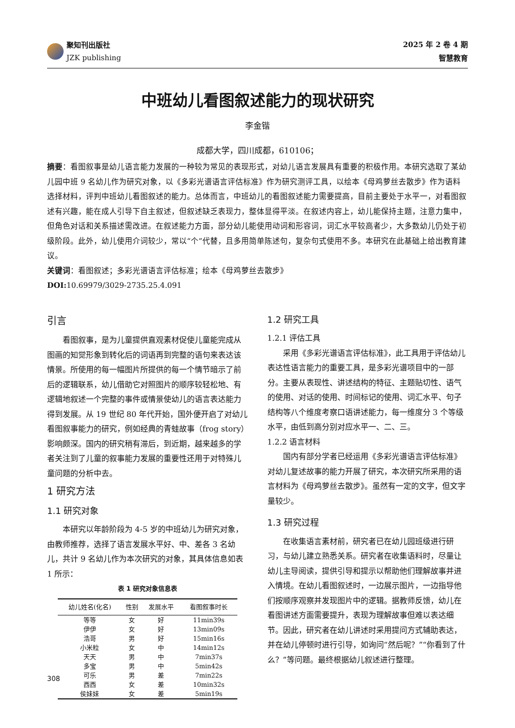聚知刊出版社
JZK publishing
2025 年 2 卷 4 期
智慧教育
中班幼儿看图叙述能力的现状研究
李金锴
成都大学，四川成都，610106；
摘要：看图叙事是幼儿语言能力发展的一种较为常见的表现形式，对幼儿语言发展具有重要的积极作用。本研究选取了某幼儿园中班 9 名幼儿作为研究对象，以《多彩光谱语言评估标准》作为研究测评工具，以绘本《母鸡萝丝去散步》作为语料选择材料，评判中班幼儿看图叙述的能力。总体而言，中班幼儿的看图叙述能力需要提高，目前主要处于水平一，对看图叙述有兴趣，能在成人引导下自主叙述，但叙述缺乏表现力，整体显得平淡。在叙述内容上，幼儿能保持主题，注意力集中，但角色对话和关系描述需改进。在叙述能力方面，部分幼儿能使用动词和形容词，词汇水平较高者少，大多数幼儿仍处于初级阶段。此外，幼儿使用介词较少，常以“个”代替，且多用简单陈述句，复杂句式使用不多。本研究在此基础上给出教育建议。
关键词：看图叙述；多彩光谱语言评估标准；绘本《母鸡萝丝去散步》
DOI: 10.69979/3029-2735.25.4.091
引言
看图叙事，是为儿童提供直观素材促使儿童能完成从图画的知觉形象到转化后的词语再到完整的语句来表达该情景。所使用的每一幅图片所提供的每一个情节暗示了前后的逻辑联系，幼儿借助它对照图片的顺序较轻松地、有逻辑地叙述一个完整的事件或情景使幼儿的语言表达能力得到发展。从 19 世纪 80 年代开始，国外便开启了对幼儿看图叙事能力的研究，例如经典的青蛙故事（frog story）影响颇深。国内的研究稍有滞后，到近期，越来越多的学者关注到了儿童的叙事能力发展的重要性还用于对特殊儿童问题的分析中去。
1 研究方法
1.1 研究对象
本研究以年龄阶段为 4-5 岁的中班幼儿为研究对象，由教师推荐，选择了语言发展水平好、中、差各 3 名幼儿，共计 9 名幼儿作为本次研究的对象，其具体信息如表 1 所示：
表 1 研究对象信息表
| 幼儿姓名(化名) | 性别 | 发展水平 | 看图叙事时长 |
| --- | --- | --- | --- |
| 等等 | 女 | 好 | 11min39s |
| 伊伊 | 女 | 好 | 13min09s |
| 浩哥 | 男 | 好 | 15min16s |
| 小米粒 | 女 | 中 | 14min12s |
| 天天 | 男 | 中 | 7min37s |
| 多宝 | 男 | 中 | 5min42s |
| 可乐 | 男 | 差 | 7min22s |
| 西西 | 女 | 差 | 10min32s |
| 侯妹妹 | 女 | 差 | 5min19s |
1.2 研究工具
1.2.1 评估工具
采用《多彩光谱语言评估标准》，此工具用于评估幼儿表达性语言能力的重要工具，是多彩光谱项目中的一部分。主要从表现性、讲述结构的特征、主题贴切性、语气的使用、对话的使用、时间标记的使用、词汇水平、句子结构等八个维度考察口语讲述能力，每一维度分 3 个等级水平，由低到高分别对应水平一、二、三。
1.2.2 语言材料
国内有部分学者已经运用《多彩光谱语言评估标准》对幼儿复述故事的能力开展了研究，本次研究所采用的语言材料为《母鸡萝丝去散步》。虽然有一定的文字，但文字量较少。
1.3 研究过程
在收集语言素材前，研究者已在幼儿园班级进行研习，与幼儿建立熟悉关系。研究者在收集语料时，尽量让幼儿主导阅读，提供引导和提示以帮助他们理解故事并进入情境。在幼儿看图叙述时，一边展示图片，一边指导他们按顺序观察并发现图片中的逻辑。据教师反馈，幼儿在看图讲述方面需要提升，表现为理解故事但难以表达细节。因此，研究者在幼儿讲述时采用提问方式辅助表达，并在幼儿停顿时进行引导，如询问“然后呢？”“你看到了什么？”等问题。最终根据幼儿叙述进行整理。
308